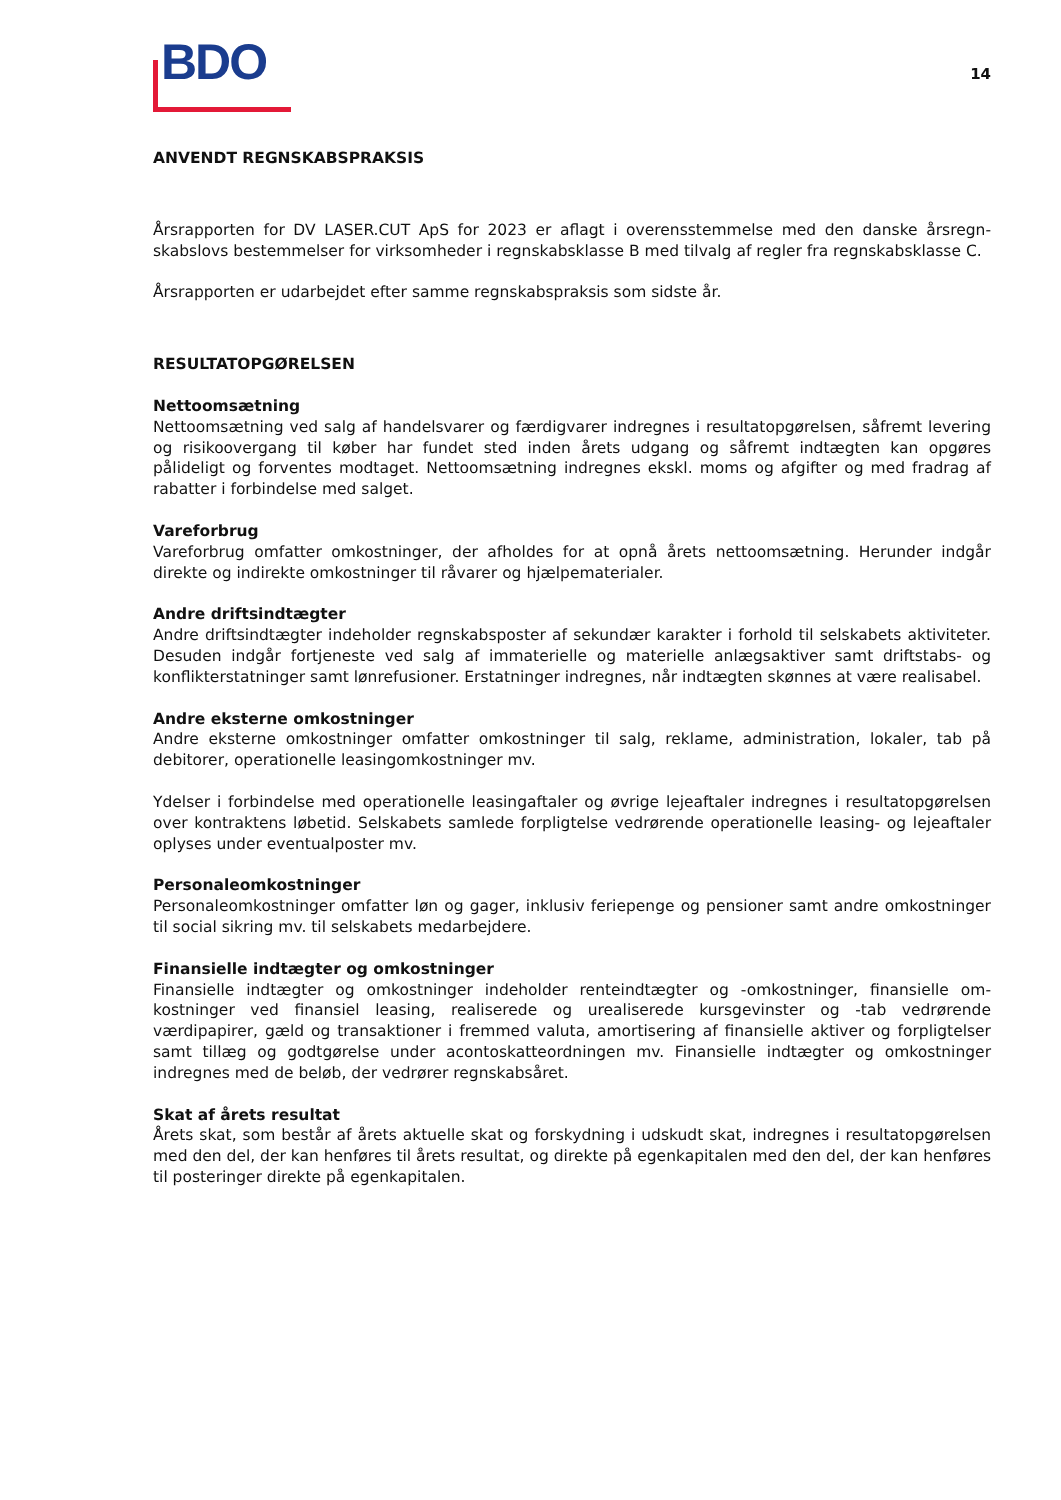BDO
14
ANVENDT REGNSKABSPRAKSIS
Årsrapporten for DV LASER.CUT ApS for 2023 er aflagt i overensstemmelse med den danske årsregn­skabslovs bestemmelser for virksomheder i regnskabsklasse B med tilvalg af regler fra regnskabsklasse C.
Årsrapporten er udarbejdet efter samme regnskabspraksis som sidste år.
RESULTATOPGØRELSEN
Nettoomsætning
Nettoomsætning ved salg af handelsvarer og færdigvarer indregnes i resultatopgørelsen, såfremt levering og risikoovergang til køber har fundet sted inden årets udgang og såfremt indtægten kan opgøres pålideligt og forventes modtaget. Nettoomsætning indregnes ekskl. moms og afgifter og med fradrag af rabatter i forbindelse med salget.
Vareforbrug
Vareforbrug omfatter omkostninger, der afholdes for at opnå årets nettoomsætning. Herunder indgår direkte og indirekte omkostninger til råvarer og hjælpematerialer.
Andre driftsindtægter
Andre driftsindtægter indeholder regnskabsposter af sekundær karakter i forhold til selskabets aktivi­teter. Desuden indgår fortjeneste ved salg af immaterielle og materielle anlægsaktiver samt driftstabs- og konflikterstatninger samt lønrefusioner. Erstatninger indregnes, når indtægten skønnes at være realisabel.
Andre eksterne omkostninger
Andre eksterne omkostninger omfatter omkostninger til salg, reklame, administration, lokaler, tab på debitorer, operationelle leasingomkostninger mv.
Ydelser i forbindelse med operationelle leasingaftaler og øvrige lejeaftaler indregnes i resultatopgørel­sen over kontraktens løbetid. Selskabets samlede forpligtelse vedrørende operationelle leasing- og lejeaftaler oplyses under eventualposter mv.
Personaleomkostninger
Personaleomkostninger omfatter løn og gager, inklusiv feriepenge og pensioner samt andre omkost­ninger til social sikring mv. til selskabets medarbejdere.
Finansielle indtægter og omkostninger
Finansielle indtægter og omkostninger indeholder renteindtægter og -omkostninger, finansielle om­kostninger ved finansiel leasing, realiserede og urealiserede kursgevinster og -tab vedrørende værdipapirer, gæld og transaktioner i fremmed valuta, amortisering af finansielle aktiver og forplig­telser samt tillæg og godtgørelse under acontoskatteordningen mv. Finansielle indtægter og omkost­ninger indregnes med de beløb, der vedrører regnskabsåret.
Skat af årets resultat
Årets skat, som består af årets aktuelle skat og forskydning i udskudt skat, indregnes i resultatop­gørelsen med den del, der kan henføres til årets resultat, og direkte på egenkapitalen med den del, der kan henføres til posteringer direkte på egenkapitalen.